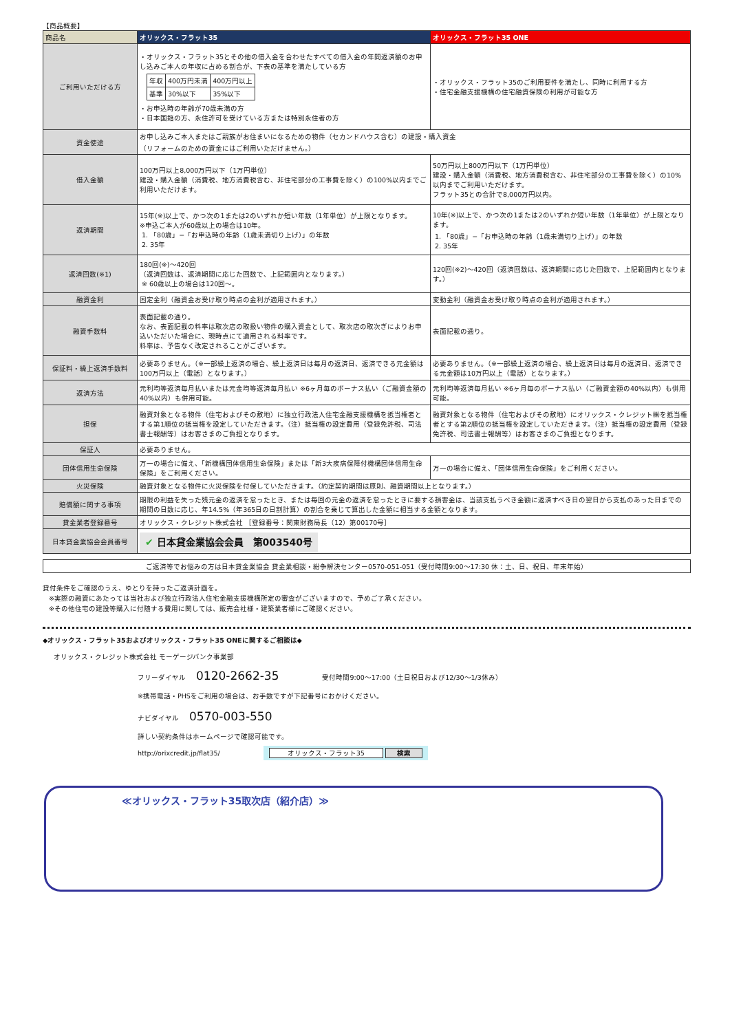【商品概要】
| 商品名 | オリックス・フラット35 | オリックス・フラット35 ONE |
| --- | --- | --- |
| ご利用いただける方 | ・オリックス・フラット35とその他の借入金を合わせたすべての借入金の年間返済額のお申し込みご本人の年収に占める割合が、下表の基準を満たしている方 / 年収 / 400万円未満 / 400万円以上 / / 基準 / 30%以下 / 35%以下 / ・お申込時の年齢が70歳未満の方 ・日本国籍の方、永住許可を受けている方または特別永住者の方 | ・オリックス・フラット35のご利用要件を満たし、同時に利用する方 ・住宅金融支援機構の住宅融資保険の利用が可能な方 |
| 資金使途 | お申し込みご本人またはご親族がお住まいになるための物件（セカンドハウス含む）の建設・購入資金 （リフォームのための資金にはご利用いただけません。） | |
| 借入金額 | 100万円以上8,000万円以下（1万円単位） 建設・購入金額（消費税、地方消費税含む、非住宅部分の工事費を除く）の100%以内までご利用いただけます。 | 50万円以上800万円以下（1万円単位） 建設・購入金額（消費税、地方消費税含む、非住宅部分の工事費を除く）の10%以内までご利用いただけます。 フラット35との合計で8,000万円以内。 |
| 返済期間 | 15年(※)以上で、かつ次の1または2のいずれか短い年数（1年単位）が上限となります。 ※申込ご本人が60歳以上の場合は10年。 1. 「80歳」−「お申込時の年齢（1歳未満切り上げ）」の年数 2. 35年 | 10年(※)以上で、かつ次の1または2のいずれか短い年数（1年単位）が上限となります。 1. 「80歳」−「お申込時の年齢（1歳未満切り上げ）」の年数 2. 35年 |
| 返済回数(※1) | 180回(※)〜420回 （返済回数は、返済期間に応じた回数で、上記範囲内となります。） ※ 60歳以上の場合は120回〜。 | 120回(※2)〜420回（返済回数は、返済期間に応じた回数で、上記範囲内となります。） |
| 融資金利 | 固定金利（融資金お受け取り時点の金利が適用されます。） | 変動金利（融資金お受け取り時点の金利が適用されます。） |
| 融資手数料 | 表面記載の通り。 なお、表面記載の料率は取次店の取扱い物件の購入資金として、取次店の取次ぎによりお申込いただいた場合に、現時点にて適用される料率です。 料率は、予告なく改定されることがございます。 | 表面記載の通り。 |
| 保証料・繰上返済手数料 | 必要ありません。（※一部繰上返済の場合、繰上返済日は毎月の返済日、返済できる元金額は100万円以上（電話）となります。） | 必要ありません。（※一部繰上返済の場合、繰上返済日は毎月の返済日、返済できる元金額は10万円以上（電話）となります。） |
| 返済方法 | 元利均等返済毎月払いまたは元金均等返済毎月払い ※6ヶ月毎のボーナス払い（ご融資金額の40%以内）も併用可能。 | 元利均等返済毎月払い ※6ヶ月毎のボーナス払い（ご融資金額の40%以内）も併用可能。 |
| 担保 | 融資対象となる物件（住宅およびその敷地）に独立行政法人住宅金融支援機構を抵当権者とする第1順位の抵当権を設定していただきます。（注）抵当権の設定費用（登録免許税、司法書士報酬等）はお客さまのご負担となります。 | 融資対象となる物件（住宅およびその敷地）にオリックス・クレジット㈱を抵当権者とする第2順位の抵当権を設定していただきます。（注）抵当権の設定費用（登録免許税、司法書士報酬等）はお客さまのご負担となります。 |
| 保証人 | 必要ありません。 | |
| 団体信用生命保険 | 万一の場合に備え、「新機構団体信用生命保険」または「新3大疾病保障付機構団体信用生命保険」をご利用ください。 | 万一の場合に備え、「団体信用生命保険」をご利用ください。 |
| 火災保険 | 融資対象となる物件に火災保険を付保していただきます。（約定契約期間は原則、融資期間以上となります。） | |
| 賠償額に関する事項 | 期限の利益を失った残元金の返済を怠ったとき、または毎回の元金の返済を怠ったときに要する損害金は、当該支払うべき金額に返済すべき日の翌日から支払のあった日までの期間の日数に応じ、年14.5%（年365日の日割計算）の割合を乗じて算出した金額に相当する金額となります。 | |
| 貸金業者登録番号 | オリックス・クレジット株式会社 ［登録番号：関東財務局長（12）第00170号］ | |
| 日本貸金業協会会員番号 | ✔ 日本貸金業協会会員 第003540号 | |
ご返済等でお悩みの方は日本貸金業協会 貸金業相談・紛争解決センター0570-051-051（受付時間9:00〜17:30 休：土、日、祝日、年末年始）
貸付条件をご確認のうえ、ゆとりを持ったご返済計画を。
※実際の融資にあたっては当社および独立行政法人住宅金融支援機構所定の審査がございますので、予めご了承ください。
※その他住宅の建設等購入に付随する費用に関しては、販売会社様・建築業者様にご確認ください。
◆オリックス・フラット35およびオリックス・フラット35 ONEに関するご相談は◆
オリックス・クレジット株式会社 モーゲージバンク事業部
フリーダイヤル 0120-2662-35 受付時間9:00〜17:00（土日祝日および12/30〜1/3休み）
※携帯電話・PHSをご利用の場合は、お手数ですが下記番号におかけください。
ナビダイヤル 0570-003-550
詳しい契約条件はホームページで確認可能です。
http://orixcredit.jp/flat35/ オリックス・フラット35 検索
≪オリックス・フラット35取次店（紹介店）≫